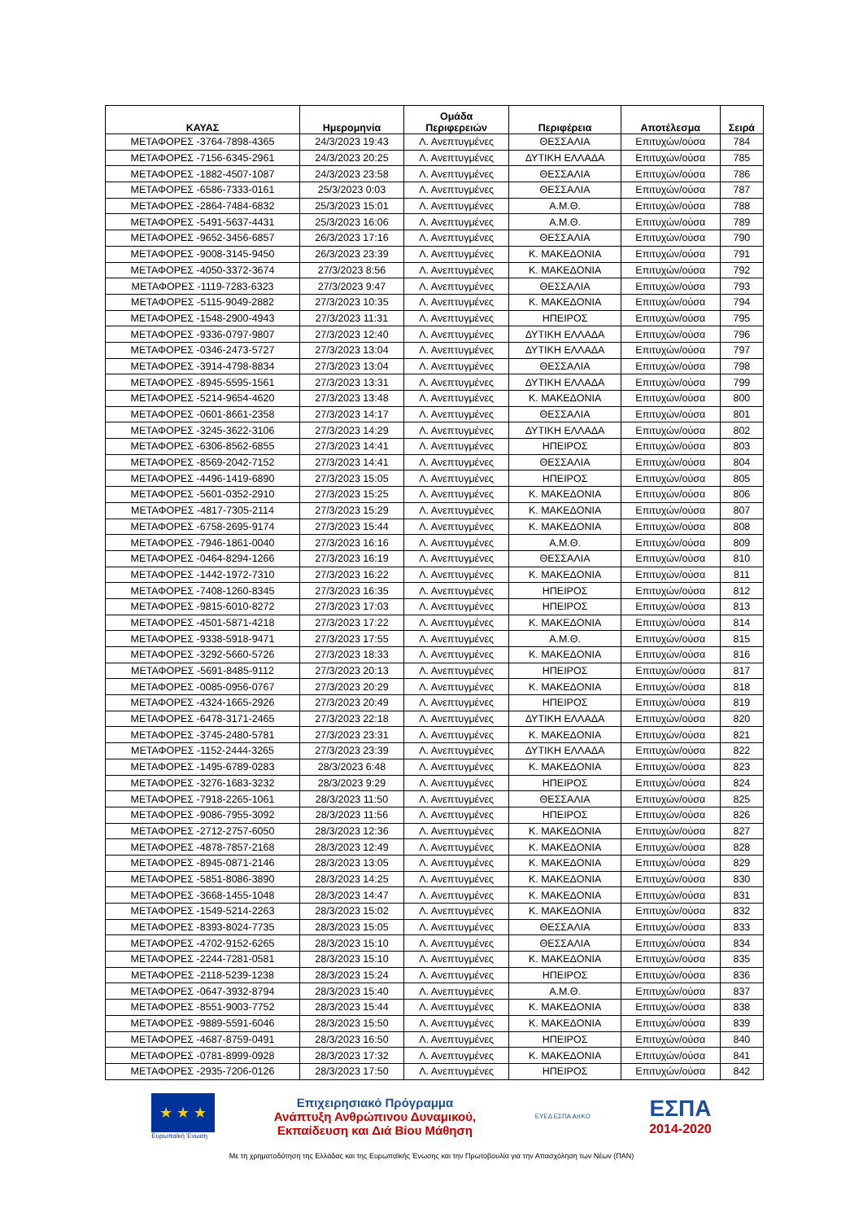| ΚΑΥΑΣ | Ημερομηνία | Ομάδα Περιφερειών | Περιφέρεια | Αποτέλεσμα | Σειρά |
| --- | --- | --- | --- | --- | --- |
| ΜΕΤΑΦΟΡΕΣ -3764-7898-4365 | 24/3/2023 19:43 | Λ. Ανεπτυγμένες | ΘΕΣΣΑΛΙΑ | Επιτυχών/ούσα | 784 |
| ΜΕΤΑΦΟΡΕΣ -7156-6345-2961 | 24/3/2023 20:25 | Λ. Ανεπτυγμένες | ΔΥΤΙΚΗ ΕΛΛΑΔΑ | Επιτυχών/ούσα | 785 |
| ΜΕΤΑΦΟΡΕΣ -1882-4507-1087 | 24/3/2023 23:58 | Λ. Ανεπτυγμένες | ΘΕΣΣΑΛΙΑ | Επιτυχών/ούσα | 786 |
| ΜΕΤΑΦΟΡΕΣ -6586-7333-0161 | 25/3/2023 0:03 | Λ. Ανεπτυγμένες | ΘΕΣΣΑΛΙΑ | Επιτυχών/ούσα | 787 |
| ΜΕΤΑΦΟΡΕΣ -2864-7484-6832 | 25/3/2023 15:01 | Λ. Ανεπτυγμένες | Α.Μ.Θ. | Επιτυχών/ούσα | 788 |
| ΜΕΤΑΦΟΡΕΣ -5491-5637-4431 | 25/3/2023 16:06 | Λ. Ανεπτυγμένες | Α.Μ.Θ. | Επιτυχών/ούσα | 789 |
| ΜΕΤΑΦΟΡΕΣ -9652-3456-6857 | 26/3/2023 17:16 | Λ. Ανεπτυγμένες | ΘΕΣΣΑΛΙΑ | Επιτυχών/ούσα | 790 |
| ΜΕΤΑΦΟΡΕΣ -9008-3145-9450 | 26/3/2023 23:39 | Λ. Ανεπτυγμένες | Κ. ΜΑΚΕΔΟΝΙΑ | Επιτυχών/ούσα | 791 |
| ΜΕΤΑΦΟΡΕΣ -4050-3372-3674 | 27/3/2023 8:56 | Λ. Ανεπτυγμένες | Κ. ΜΑΚΕΔΟΝΙΑ | Επιτυχών/ούσα | 792 |
| ΜΕΤΑΦΟΡΕΣ -1119-7283-6323 | 27/3/2023 9:47 | Λ. Ανεπτυγμένες | ΘΕΣΣΑΛΙΑ | Επιτυχών/ούσα | 793 |
| ΜΕΤΑΦΟΡΕΣ -5115-9049-2882 | 27/3/2023 10:35 | Λ. Ανεπτυγμένες | Κ. ΜΑΚΕΔΟΝΙΑ | Επιτυχών/ούσα | 794 |
| ΜΕΤΑΦΟΡΕΣ -1548-2900-4943 | 27/3/2023 11:31 | Λ. Ανεπτυγμένες | ΗΠΕΙΡΟΣ | Επιτυχών/ούσα | 795 |
| ΜΕΤΑΦΟΡΕΣ -9336-0797-9807 | 27/3/2023 12:40 | Λ. Ανεπτυγμένες | ΔΥΤΙΚΗ ΕΛΛΑΔΑ | Επιτυχών/ούσα | 796 |
| ΜΕΤΑΦΟΡΕΣ -0346-2473-5727 | 27/3/2023 13:04 | Λ. Ανεπτυγμένες | ΔΥΤΙΚΗ ΕΛΛΑΔΑ | Επιτυχών/ούσα | 797 |
| ΜΕΤΑΦΟΡΕΣ -3914-4798-8834 | 27/3/2023 13:04 | Λ. Ανεπτυγμένες | ΘΕΣΣΑΛΙΑ | Επιτυχών/ούσα | 798 |
| ΜΕΤΑΦΟΡΕΣ -8945-5595-1561 | 27/3/2023 13:31 | Λ. Ανεπτυγμένες | ΔΥΤΙΚΗ ΕΛΛΑΔΑ | Επιτυχών/ούσα | 799 |
| ΜΕΤΑΦΟΡΕΣ -5214-9654-4620 | 27/3/2023 13:48 | Λ. Ανεπτυγμένες | Κ. ΜΑΚΕΔΟΝΙΑ | Επιτυχών/ούσα | 800 |
| ΜΕΤΑΦΟΡΕΣ -0601-8661-2358 | 27/3/2023 14:17 | Λ. Ανεπτυγμένες | ΘΕΣΣΑΛΙΑ | Επιτυχών/ούσα | 801 |
| ΜΕΤΑΦΟΡΕΣ -3245-3622-3106 | 27/3/2023 14:29 | Λ. Ανεπτυγμένες | ΔΥΤΙΚΗ ΕΛΛΑΔΑ | Επιτυχών/ούσα | 802 |
| ΜΕΤΑΦΟΡΕΣ -6306-8562-6855 | 27/3/2023 14:41 | Λ. Ανεπτυγμένες | ΗΠΕΙΡΟΣ | Επιτυχών/ούσα | 803 |
| ΜΕΤΑΦΟΡΕΣ -8569-2042-7152 | 27/3/2023 14:41 | Λ. Ανεπτυγμένες | ΘΕΣΣΑΛΙΑ | Επιτυχών/ούσα | 804 |
| ΜΕΤΑΦΟΡΕΣ -4496-1419-6890 | 27/3/2023 15:05 | Λ. Ανεπτυγμένες | ΗΠΕΙΡΟΣ | Επιτυχών/ούσα | 805 |
| ΜΕΤΑΦΟΡΕΣ -5601-0352-2910 | 27/3/2023 15:25 | Λ. Ανεπτυγμένες | Κ. ΜΑΚΕΔΟΝΙΑ | Επιτυχών/ούσα | 806 |
| ΜΕΤΑΦΟΡΕΣ -4817-7305-2114 | 27/3/2023 15:29 | Λ. Ανεπτυγμένες | Κ. ΜΑΚΕΔΟΝΙΑ | Επιτυχών/ούσα | 807 |
| ΜΕΤΑΦΟΡΕΣ -6758-2695-9174 | 27/3/2023 15:44 | Λ. Ανεπτυγμένες | Κ. ΜΑΚΕΔΟΝΙΑ | Επιτυχών/ούσα | 808 |
| ΜΕΤΑΦΟΡΕΣ -7946-1861-0040 | 27/3/2023 16:16 | Λ. Ανεπτυγμένες | Α.Μ.Θ. | Επιτυχών/ούσα | 809 |
| ΜΕΤΑΦΟΡΕΣ -0464-8294-1266 | 27/3/2023 16:19 | Λ. Ανεπτυγμένες | ΘΕΣΣΑΛΙΑ | Επιτυχών/ούσα | 810 |
| ΜΕΤΑΦΟΡΕΣ -1442-1972-7310 | 27/3/2023 16:22 | Λ. Ανεπτυγμένες | Κ. ΜΑΚΕΔΟΝΙΑ | Επιτυχών/ούσα | 811 |
| ΜΕΤΑΦΟΡΕΣ -7408-1260-8345 | 27/3/2023 16:35 | Λ. Ανεπτυγμένες | ΗΠΕΙΡΟΣ | Επιτυχών/ούσα | 812 |
| ΜΕΤΑΦΟΡΕΣ -9815-6010-8272 | 27/3/2023 17:03 | Λ. Ανεπτυγμένες | ΗΠΕΙΡΟΣ | Επιτυχών/ούσα | 813 |
| ΜΕΤΑΦΟΡΕΣ -4501-5871-4218 | 27/3/2023 17:22 | Λ. Ανεπτυγμένες | Κ. ΜΑΚΕΔΟΝΙΑ | Επιτυχών/ούσα | 814 |
| ΜΕΤΑΦΟΡΕΣ -9338-5918-9471 | 27/3/2023 17:55 | Λ. Ανεπτυγμένες | Α.Μ.Θ. | Επιτυχών/ούσα | 815 |
| ΜΕΤΑΦΟΡΕΣ -3292-5660-5726 | 27/3/2023 18:33 | Λ. Ανεπτυγμένες | Κ. ΜΑΚΕΔΟΝΙΑ | Επιτυχών/ούσα | 816 |
| ΜΕΤΑΦΟΡΕΣ -5691-8485-9112 | 27/3/2023 20:13 | Λ. Ανεπτυγμένες | ΗΠΕΙΡΟΣ | Επιτυχών/ούσα | 817 |
| ΜΕΤΑΦΟΡΕΣ -0085-0956-0767 | 27/3/2023 20:29 | Λ. Ανεπτυγμένες | Κ. ΜΑΚΕΔΟΝΙΑ | Επιτυχών/ούσα | 818 |
| ΜΕΤΑΦΟΡΕΣ -4324-1665-2926 | 27/3/2023 20:49 | Λ. Ανεπτυγμένες | ΗΠΕΙΡΟΣ | Επιτυχών/ούσα | 819 |
| ΜΕΤΑΦΟΡΕΣ -6478-3171-2465 | 27/3/2023 22:18 | Λ. Ανεπτυγμένες | ΔΥΤΙΚΗ ΕΛΛΑΔΑ | Επιτυχών/ούσα | 820 |
| ΜΕΤΑΦΟΡΕΣ -3745-2480-5781 | 27/3/2023 23:31 | Λ. Ανεπτυγμένες | Κ. ΜΑΚΕΔΟΝΙΑ | Επιτυχών/ούσα | 821 |
| ΜΕΤΑΦΟΡΕΣ -1152-2444-3265 | 27/3/2023 23:39 | Λ. Ανεπτυγμένες | ΔΥΤΙΚΗ ΕΛΛΑΔΑ | Επιτυχών/ούσα | 822 |
| ΜΕΤΑΦΟΡΕΣ -1495-6789-0283 | 28/3/2023 6:48 | Λ. Ανεπτυγμένες | Κ. ΜΑΚΕΔΟΝΙΑ | Επιτυχών/ούσα | 823 |
| ΜΕΤΑΦΟΡΕΣ -3276-1683-3232 | 28/3/2023 9:29 | Λ. Ανεπτυγμένες | ΗΠΕΙΡΟΣ | Επιτυχών/ούσα | 824 |
| ΜΕΤΑΦΟΡΕΣ -7918-2265-1061 | 28/3/2023 11:50 | Λ. Ανεπτυγμένες | ΘΕΣΣΑΛΙΑ | Επιτυχών/ούσα | 825 |
| ΜΕΤΑΦΟΡΕΣ -9086-7955-3092 | 28/3/2023 11:56 | Λ. Ανεπτυγμένες | ΗΠΕΙΡΟΣ | Επιτυχών/ούσα | 826 |
| ΜΕΤΑΦΟΡΕΣ -2712-2757-6050 | 28/3/2023 12:36 | Λ. Ανεπτυγμένες | Κ. ΜΑΚΕΔΟΝΙΑ | Επιτυχών/ούσα | 827 |
| ΜΕΤΑΦΟΡΕΣ -4878-7857-2168 | 28/3/2023 12:49 | Λ. Ανεπτυγμένες | Κ. ΜΑΚΕΔΟΝΙΑ | Επιτυχών/ούσα | 828 |
| ΜΕΤΑΦΟΡΕΣ -8945-0871-2146 | 28/3/2023 13:05 | Λ. Ανεπτυγμένες | Κ. ΜΑΚΕΔΟΝΙΑ | Επιτυχών/ούσα | 829 |
| ΜΕΤΑΦΟΡΕΣ -5851-8086-3890 | 28/3/2023 14:25 | Λ. Ανεπτυγμένες | Κ. ΜΑΚΕΔΟΝΙΑ | Επιτυχών/ούσα | 830 |
| ΜΕΤΑΦΟΡΕΣ -3668-1455-1048 | 28/3/2023 14:47 | Λ. Ανεπτυγμένες | Κ. ΜΑΚΕΔΟΝΙΑ | Επιτυχών/ούσα | 831 |
| ΜΕΤΑΦΟΡΕΣ -1549-5214-2263 | 28/3/2023 15:02 | Λ. Ανεπτυγμένες | Κ. ΜΑΚΕΔΟΝΙΑ | Επιτυχών/ούσα | 832 |
| ΜΕΤΑΦΟΡΕΣ -8393-8024-7735 | 28/3/2023 15:05 | Λ. Ανεπτυγμένες | ΘΕΣΣΑΛΙΑ | Επιτυχών/ούσα | 833 |
| ΜΕΤΑΦΟΡΕΣ -4702-9152-6265 | 28/3/2023 15:10 | Λ. Ανεπτυγμένες | ΘΕΣΣΑΛΙΑ | Επιτυχών/ούσα | 834 |
| ΜΕΤΑΦΟΡΕΣ -2244-7281-0581 | 28/3/2023 15:10 | Λ. Ανεπτυγμένες | Κ. ΜΑΚΕΔΟΝΙΑ | Επιτυχών/ούσα | 835 |
| ΜΕΤΑΦΟΡΕΣ -2118-5239-1238 | 28/3/2023 15:24 | Λ. Ανεπτυγμένες | ΗΠΕΙΡΟΣ | Επιτυχών/ούσα | 836 |
| ΜΕΤΑΦΟΡΕΣ -0647-3932-8794 | 28/3/2023 15:40 | Λ. Ανεπτυγμένες | Α.Μ.Θ. | Επιτυχών/ούσα | 837 |
| ΜΕΤΑΦΟΡΕΣ -8551-9003-7752 | 28/3/2023 15:44 | Λ. Ανεπτυγμένες | Κ. ΜΑΚΕΔΟΝΙΑ | Επιτυχών/ούσα | 838 |
| ΜΕΤΑΦΟΡΕΣ -9889-5591-6046 | 28/3/2023 15:50 | Λ. Ανεπτυγμένες | Κ. ΜΑΚΕΔΟΝΙΑ | Επιτυχών/ούσα | 839 |
| ΜΕΤΑΦΟΡΕΣ -4687-8759-0491 | 28/3/2023 16:50 | Λ. Ανεπτυγμένες | ΗΠΕΙΡΟΣ | Επιτυχών/ούσα | 840 |
| ΜΕΤΑΦΟΡΕΣ -0781-8999-0928 | 28/3/2023 17:32 | Λ. Ανεπτυγμένες | Κ. ΜΑΚΕΔΟΝΙΑ | Επιτυχών/ούσα | 841 |
| ΜΕΤΑΦΟΡΕΣ -2935-7206-0126 | 28/3/2023 17:50 | Λ. Ανεπτυγμένες | ΗΠΕΙΡΟΣ | Επιτυχών/ούσα | 842 |
★ ★ ★
Ευρωπαϊκή Ένωση
Επιχειρησιακό Πρόγραμμα
Ανάπτυξη Ανθρώπινου Δυναμικού,
Εκπαίδευση και Διά Βίου Μάθηση
ΕΥΕΔ ΕΣΠΑ ΑπΚΟ
ΕΣΠΑ
2014-2020
Με τη χρηματοδότηση της Ελλάδας και της Ευρωπαϊκής Ένωσης και την Πρωτοβουλία για την Απασχόληση των Νέων (ΠΑΝ)